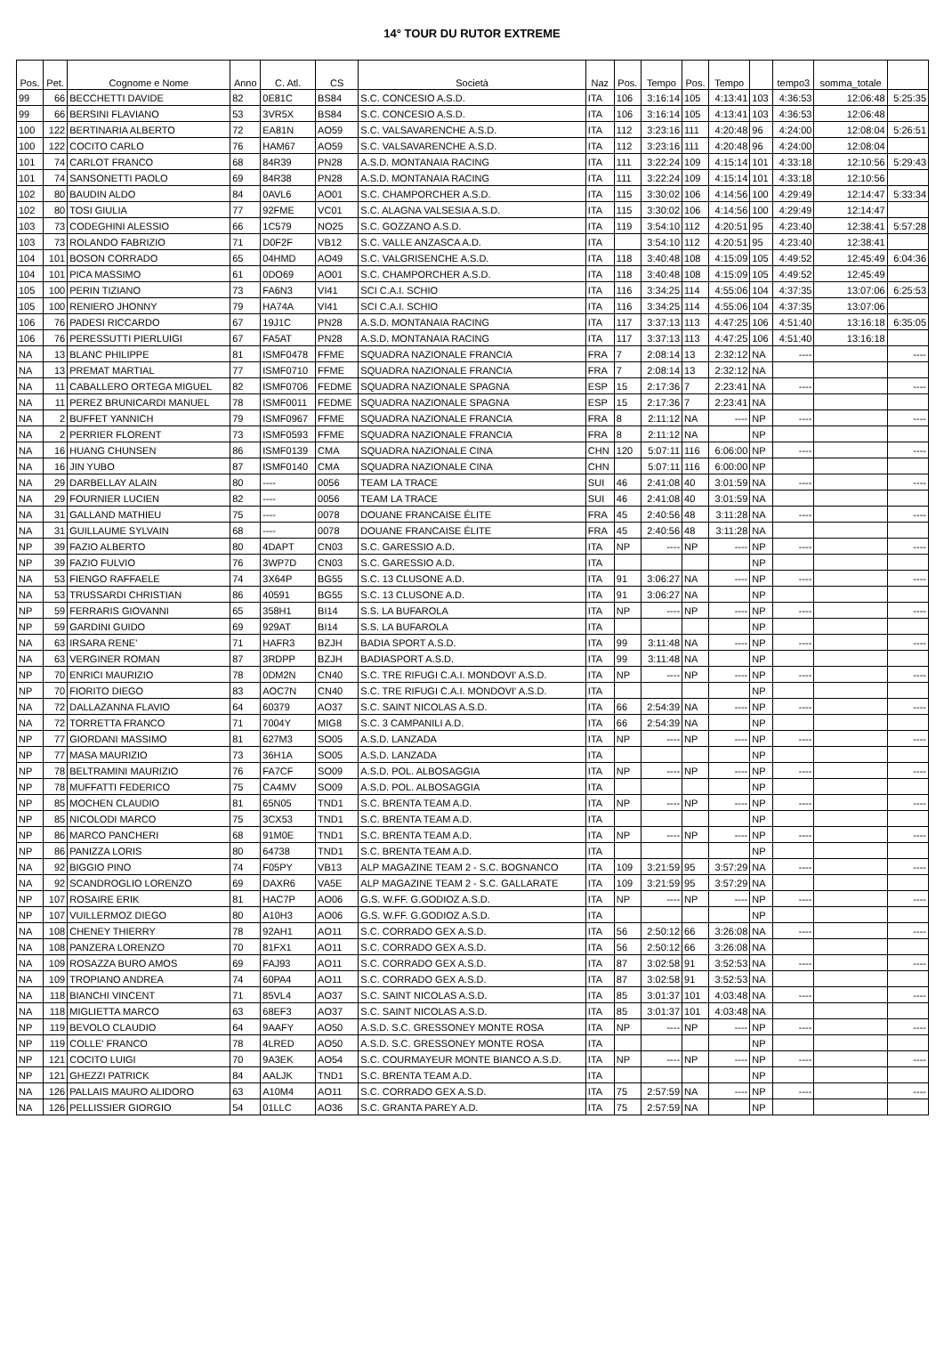14° TOUR DU RUTOR EXTREME
| Pos. | Pet. | Cognome e Nome | Anno | C. Atl. | CS | Società | Naz | Pos. | Tempo | Pos. | Tempo | | tempo3 | somma_totale | |
| --- | --- | --- | --- | --- | --- | --- | --- | --- | --- | --- | --- | --- | --- | --- | --- |
| 99 | 66 | BECCHETTI DAVIDE | 82 | 0E81C | BS84 | S.C. CONCESIO A.S.D. | ITA | 106 | 3:16:14 | 105 | 4:13:41 | 103 | 4:36:53 | 12:06:48 | 5:25:35 |
| 99 | 66 | BERSINI FLAVIANO | 53 | 3VR5X | BS84 | S.C. CONCESIO A.S.D. | ITA | 106 | 3:16:14 | 105 | 4:13:41 | 103 | 4:36:53 | 12:06:48 | |
| 100 | 122 | BERTINARIA ALBERTO | 72 | EA81N | AO59 | S.C. VALSAVARENCHE A.S.D. | ITA | 112 | 3:23:16 | 111 | 4:20:48 | 96 | 4:24:00 | 12:08:04 | 5:26:51 |
| 100 | 122 | COCITO CARLO | 76 | HAM67 | AO59 | S.C. VALSAVARENCHE A.S.D. | ITA | 112 | 3:23:16 | 111 | 4:20:48 | 96 | 4:24:00 | 12:08:04 | |
| 101 | 74 | CARLOT FRANCO | 68 | 84R39 | PN28 | A.S.D. MONTANAIA RACING | ITA | 111 | 3:22:24 | 109 | 4:15:14 | 101 | 4:33:18 | 12:10:56 | 5:29:43 |
| 101 | 74 | SANSONETTI PAOLO | 69 | 84R38 | PN28 | A.S.D. MONTANAIA RACING | ITA | 111 | 3:22:24 | 109 | 4:15:14 | 101 | 4:33:18 | 12:10:56 | |
| 102 | 80 | BAUDIN ALDO | 84 | 0AVL6 | AO01 | S.C. CHAMPORCHER A.S.D. | ITA | 115 | 3:30:02 | 106 | 4:14:56 | 100 | 4:29:49 | 12:14:47 | 5:33:34 |
| 102 | 80 | TOSI GIULIA | 77 | 92FME | VC01 | S.C. ALAGNA VALSESIA A.S.D. | ITA | 115 | 3:30:02 | 106 | 4:14:56 | 100 | 4:29:49 | 12:14:47 | |
| 103 | 73 | CODEGHINI ALESSIO | 66 | 1C579 | NO25 | S.C. GOZZANO A.S.D. | ITA | 119 | 3:54:10 | 112 | 4:20:51 | 95 | 4:23:40 | 12:38:41 | 5:57:28 |
| 103 | 73 | ROLANDO FABRIZIO | 71 | D0F2F | VB12 | S.C. VALLE ANZASCA A.D. | ITA | | 3:54:10 | 112 | 4:20:51 | 95 | 4:23:40 | 12:38:41 | |
| 104 | 101 | BOSON CORRADO | 65 | 04HMD | AO49 | S.C. VALGRISENCHE A.S.D. | ITA | 118 | 3:40:48 | 108 | 4:15:09 | 105 | 4:49:52 | 12:45:49 | 6:04:36 |
| 104 | 101 | PICA MASSIMO | 61 | 0DO69 | AO01 | S.C. CHAMPORCHER A.S.D. | ITA | 118 | 3:40:48 | 108 | 4:15:09 | 105 | 4:49:52 | 12:45:49 | |
| 105 | 100 | PERIN TIZIANO | 73 | FA6N3 | VI41 | SCI C.A.I. SCHIO | ITA | 116 | 3:34:25 | 114 | 4:55:06 | 104 | 4:37:35 | 13:07:06 | 6:25:53 |
| 105 | 100 | RENIERO JHONNY | 79 | HA74A | VI41 | SCI C.A.I. SCHIO | ITA | 116 | 3:34:25 | 114 | 4:55:06 | 104 | 4:37:35 | 13:07:06 | |
| 106 | 76 | PADESI RICCARDO | 67 | 19J1C | PN28 | A.S.D. MONTANAIA RACING | ITA | 117 | 3:37:13 | 113 | 4:47:25 | 106 | 4:51:40 | 13:16:18 | 6:35:05 |
| 106 | 76 | PERESSUTTI PIERLUIGI | 67 | FA5AT | PN28 | A.S.D. MONTANAIA RACING | ITA | 117 | 3:37:13 | 113 | 4:47:25 | 106 | 4:51:40 | 13:16:18 | |
| NA | 13 | BLANC PHILIPPE | 81 | ISMF0478 | FFME | SQUADRA NAZIONALE FRANCIA | FRA | 7 | 2:08:14 | 13 | 2:32:12 | NA | ---- | | ---- |
| NA | 13 | PREMAT MARTIAL | 77 | ISMF0710 | FFME | SQUADRA NAZIONALE FRANCIA | FRA | 7 | 2:08:14 | 13 | 2:32:12 | NA | | | |
| NA | 11 | CABALLERO ORTEGA MIGUEL | 82 | ISMF0706 | FEDME | SQUADRA NAZIONALE SPAGNA | ESP | 15 | 2:17:36 | 7 | 2:23:41 | NA | ---- | | ---- |
| NA | 11 | PEREZ BRUNICARDI MANUEL | 78 | ISMF0011 | FEDME | SQUADRA NAZIONALE SPAGNA | ESP | 15 | 2:17:36 | 7 | 2:23:41 | NA | | | |
| NA | 2 | BUFFET YANNICH | 79 | ISMF0967 | FFME | SQUADRA NAZIONALE FRANCIA | FRA | 8 | 2:11:12 | NA | ---- | NP | ---- | | ---- |
| NA | 2 | PERRIER FLORENT | 73 | ISMF0593 | FFME | SQUADRA NAZIONALE FRANCIA | FRA | 8 | 2:11:12 | NA | | NP | | | |
| NA | 16 | HUANG CHUNSEN | 86 | ISMF0139 | CMA | SQUADRA NAZIONALE CINA | CHN | 120 | 5:07:11 | 116 | 6:06:00 | NP | ---- | | ---- |
| NA | 16 | JIN YUBO | 87 | ISMF0140 | CMA | SQUADRA NAZIONALE CINA | CHN | | 5:07:11 | 116 | 6:00:00 | NP | | | |
| NA | 29 | DARBELLAY ALAIN | 80 | ---- | 0056 | TEAM LA TRACE | SUI | 46 | 2:41:08 | 40 | 3:01:59 | NA | ---- | | ---- |
| NA | 29 | FOURNIER LUCIEN | 82 | ---- | 0056 | TEAM LA TRACE | SUI | 46 | 2:41:08 | 40 | 3:01:59 | NA | | | |
| NA | 31 | GALLAND MATHIEU | 75 | ---- | 0078 | DOUANE FRANCAISE ÉLITE | FRA | 45 | 2:40:56 | 48 | 3:11:28 | NA | ---- | | ---- |
| NA | 31 | GUILLAUME SYLVAIN | 68 | ---- | 0078 | DOUANE FRANCAISE ÉLITE | FRA | 45 | 2:40:56 | 48 | 3:11:28 | NA | | | |
| NP | 39 | FAZIO ALBERTO | 80 | 4DAPT | CN03 | S.C. GARESSIO A.D. | ITA | NP | ---- | NP | ---- | NP | ---- | | ---- |
| NP | 39 | FAZIO FULVIO | 76 | 3WP7D | CN03 | S.C. GARESSIO A.D. | ITA | | | | | NP | | | |
| NA | 53 | FIENGO RAFFAELE | 74 | 3X64P | BG55 | S.C. 13 CLUSONE A.D. | ITA | 91 | 3:06:27 | NA | ---- | NP | ---- | | ---- |
| NA | 53 | TRUSSARDI CHRISTIAN | 86 | 40591 | BG55 | S.C. 13 CLUSONE A.D. | ITA | 91 | 3:06:27 | NA | | NP | | | |
| NP | 59 | FERRARIS GIOVANNI | 65 | 358H1 | BI14 | S.S. LA BUFAROLA | ITA | NP | ---- | NP | ---- | NP | ---- | | ---- |
| NP | 59 | GARDINI GUIDO | 69 | 929AT | BI14 | S.S. LA BUFAROLA | ITA | | | | | NP | | | |
| NA | 63 | IRSARA RENE' | 71 | HAFR3 | BZJH | BADIA SPORT A.S.D. | ITA | 99 | 3:11:48 | NA | ---- | NP | ---- | | ---- |
| NA | 63 | VERGINER ROMAN | 87 | 3RDPP | BZJH | BADIASPORT A.S.D. | ITA | 99 | 3:11:48 | NA | | NP | | | |
| NP | 70 | ENRICI MAURIZIO | 78 | 0DM2N | CN40 | S.C. TRE RIFUGI C.A.I. MONDOVI' A.S.D. | ITA | NP | ---- | NP | ---- | NP | ---- | | ---- |
| NP | 70 | FIORITO DIEGO | 83 | AOC7N | CN40 | S.C. TRE RIFUGI C.A.I. MONDOVI' A.S.D. | ITA | | | | | NP | | | |
| NA | 72 | DALLAZANNA FLAVIO | 64 | 60379 | AO37 | S.C. SAINT NICOLAS A.S.D. | ITA | 66 | 2:54:39 | NA | ---- | NP | ---- | | ---- |
| NA | 72 | TORRETTA FRANCO | 71 | 7004Y | MIG8 | S.C. 3 CAMPANILI A.D. | ITA | 66 | 2:54:39 | NA | | NP | | | |
| NP | 77 | GIORDANI MASSIMO | 81 | 627M3 | SO05 | A.S.D. LANZADA | ITA | NP | ---- | NP | ---- | NP | ---- | | ---- |
| NP | 77 | MASA MAURIZIO | 73 | 36H1A | SO05 | A.S.D. LANZADA | ITA | | | | | NP | | | |
| NP | 78 | BELTRAMINI MAURIZIO | 76 | FA7CF | SO09 | A.S.D. POL. ALBOSAGGIA | ITA | NP | ---- | NP | ---- | NP | ---- | | ---- |
| NP | 78 | MUFFATTI FEDERICO | 75 | CA4MV | SO09 | A.S.D. POL. ALBOSAGGIA | ITA | | | | | NP | | | |
| NP | 85 | MOCHEN CLAUDIO | 81 | 65N05 | TND1 | S.C. BRENTA TEAM A.D. | ITA | NP | ---- | NP | ---- | NP | ---- | | ---- |
| NP | 85 | NICOLODI MARCO | 75 | 3CX53 | TND1 | S.C. BRENTA TEAM A.D. | ITA | | | | | NP | | | |
| NP | 86 | MARCO PANCHERI | 68 | 91M0E | TND1 | S.C. BRENTA TEAM A.D. | ITA | NP | ---- | NP | ---- | NP | ---- | | ---- |
| NP | 86 | PANIZZA LORIS | 80 | 64738 | TND1 | S.C. BRENTA TEAM A.D. | ITA | | | | | NP | | | |
| NA | 92 | BIGGIO PINO | 74 | F05PY | VB13 | ALP MAGAZINE TEAM 2 - S.C. BOGNANCO | ITA | 109 | 3:21:59 | 95 | 3:57:29 | NA | ---- | | ---- |
| NA | 92 | SCANDROGLIO LORENZO | 69 | DAXR6 | VA5E | ALP MAGAZINE TEAM 2 - S.C. GALLARATE | ITA | 109 | 3:21:59 | 95 | 3:57:29 | NA | | | |
| NP | 107 | ROSAIRE ERIK | 81 | HAC7P | AO06 | G.S. W.FF. G.GODIOZ A.S.D. | ITA | NP | ---- | NP | ---- | NP | ---- | | ---- |
| NP | 107 | VUILLERMOZ DIEGO | 80 | A10H3 | AO06 | G.S. W.FF. G.GODIOZ A.S.D. | ITA | | | | | NP | | | |
| NA | 108 | CHENEY THIERRY | 78 | 92AH1 | AO11 | S.C. CORRADO GEX A.S.D. | ITA | 56 | 2:50:12 | 66 | 3:26:08 | NA | ---- | | ---- |
| NA | 108 | PANZERA LORENZO | 70 | 81FX1 | AO11 | S.C. CORRADO GEX A.S.D. | ITA | 56 | 2:50:12 | 66 | 3:26:08 | NA | | | |
| NA | 109 | ROSAZZA BURO AMOS | 69 | FAJ93 | AO11 | S.C. CORRADO GEX A.S.D. | ITA | 87 | 3:02:58 | 91 | 3:52:53 | NA | ---- | | ---- |
| NA | 109 | TROPIANO ANDREA | 74 | 60PA4 | AO11 | S.C. CORRADO GEX A.S.D. | ITA | 87 | 3:02:58 | 91 | 3:52:53 | NA | | | |
| NA | 118 | BIANCHI VINCENT | 71 | 85VL4 | AO37 | S.C. SAINT NICOLAS A.S.D. | ITA | 85 | 3:01:37 | 101 | 4:03:48 | NA | ---- | | ---- |
| NA | 118 | MIGLIETTA MARCO | 63 | 68EF3 | AO37 | S.C. SAINT NICOLAS A.S.D. | ITA | 85 | 3:01:37 | 101 | 4:03:48 | NA | | | |
| NP | 119 | BEVOLO CLAUDIO | 64 | 9AAFY | AO50 | A.S.D. S.C. GRESSONEY MONTE ROSA | ITA | NP | ---- | NP | ---- | NP | ---- | | ---- |
| NP | 119 | COLLE' FRANCO | 78 | 4LRED | AO50 | A.S.D. S.C. GRESSONEY MONTE ROSA | ITA | | | | | NP | | | |
| NP | 121 | COCITO LUIGI | 70 | 9A3EK | AO54 | S.C. COURMAYEUR MONTE BIANCO A.S.D. | ITA | NP | ---- | NP | ---- | NP | ---- | | ---- |
| NP | 121 | GHEZZI PATRICK | 84 | AALJK | TND1 | S.C. BRENTA TEAM A.D. | ITA | | | | | NP | | | |
| NA | 126 | PALLAIS MAURO ALIDORO | 63 | A10M4 | AO11 | S.C. CORRADO GEX A.S.D. | ITA | 75 | 2:57:59 | NA | ---- | NP | ---- | | ---- |
| NA | 126 | PELLISSIER GIORGIO | 54 | 01LLC | AO36 | S.C. GRANTA PAREY A.D. | ITA | 75 | 2:57:59 | NA | | NP | | | |